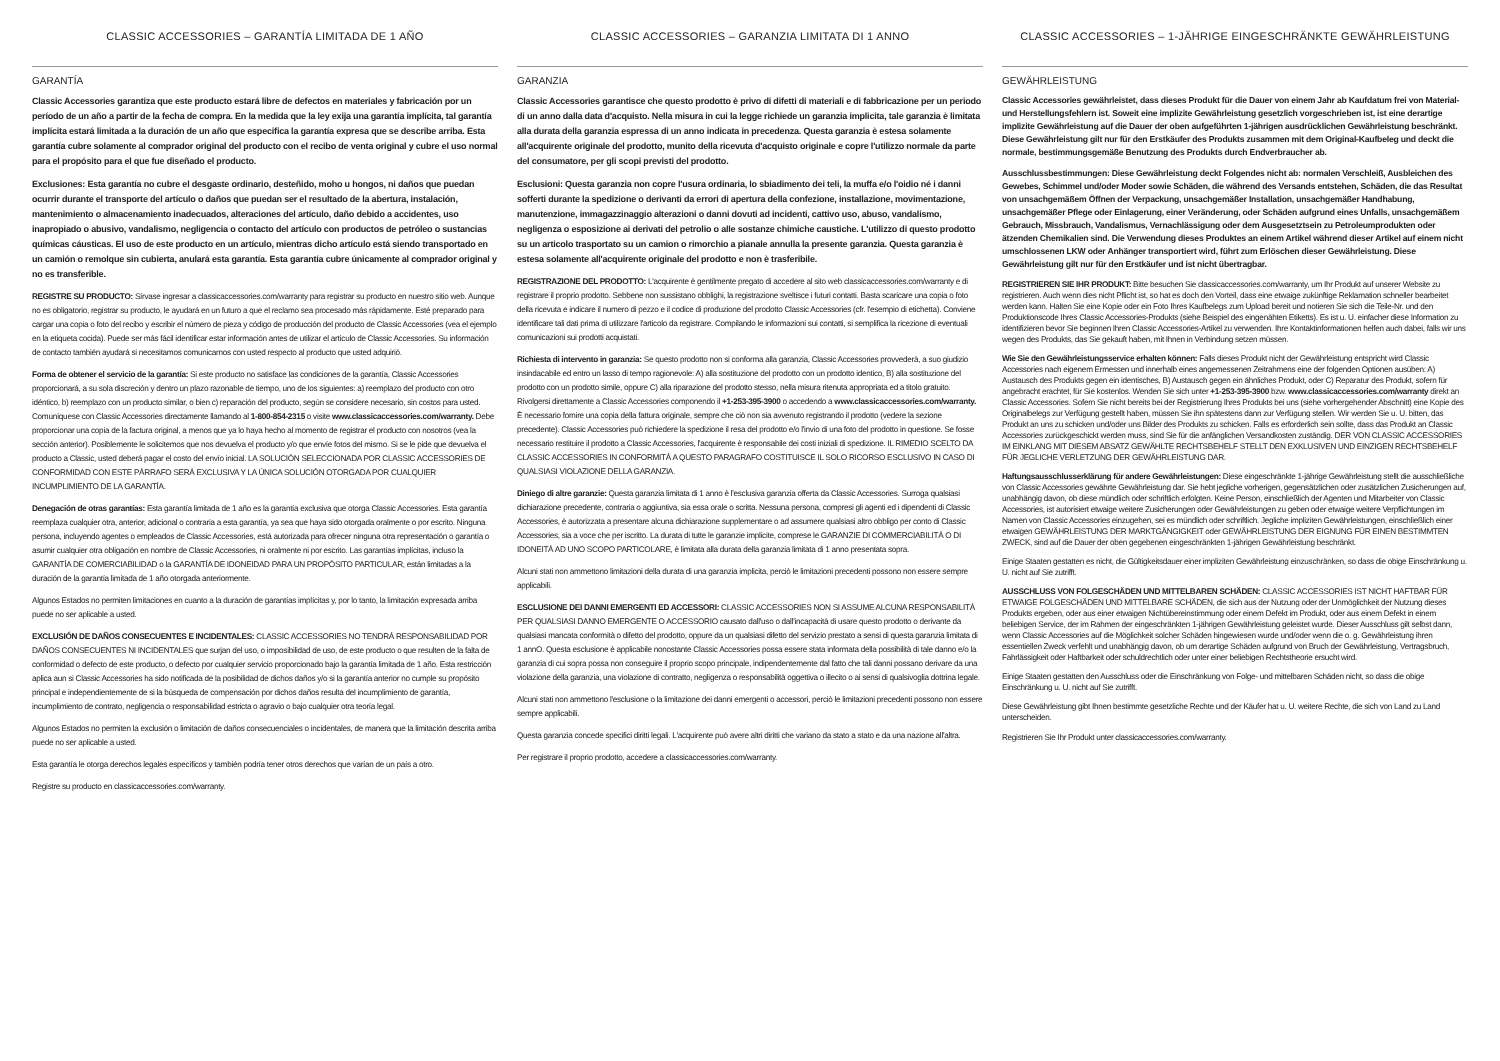CLASSIC ACCESSORIES – GARANTÍA LIMITADA DE 1 AÑO
GARANTÍA
Classic Accessories garantiza que este producto estará libre de defectos en materiales y fabricación por un período de un año a partir de la fecha de compra. En la medida que la ley exija una garantía implícita, tal garantía implícita estará limitada a la duración de un año que especifica la garantía expresa que se describe arriba. Esta garantía cubre solamente al comprador original del producto con el recibo de venta original y cubre el uso normal para el propósito para el que fue diseñado el producto.
Exclusiones: Esta garantía no cubre el desgaste ordinario, desteñido, moho u hongos, ni daños que puedan ocurrir durante el transporte del artículo o daños que puedan ser el resultado de la abertura, instalación, mantenimiento o almacenamiento inadecuados, alteraciones del artículo, daño debido a accidentes, uso inapropiado o abusivo, vandalismo, negligencia o contacto del artículo con productos de petróleo o sustancias químicas cáusticas. El uso de este producto en un artículo, mientras dicho artículo está siendo transportado en un camión o remolque sin cubierta, anulará esta garantía. Esta garantía cubre únicamente al comprador original y no es transferible.
REGISTRE SU PRODUCTO: Sírvase ingresar a classicaccessories.com/warranty para registrar su producto en nuestro sitio web. Aunque no es obligatorio, registrar su producto, le ayudará en un futuro a que el reclamo sea procesado más rápidamente. Esté preparado para cargar una copia o foto del recibo y escribir el número de pieza y código de producción del producto de Classic Accessories (vea el ejemplo en la etiqueta cocida). Puede ser más fácil identificar estar información antes de utilizar el artículo de Classic Accessories. Su información de contacto también ayudará si necesitamos comunicarnos con usted respecto al producto que usted adquirió.
Forma de obtener el servicio de la garantía: Si este producto no satisface las condiciones de la garantía, Classic Accessories proporcionará, a su sola discreción y dentro un plazo razonable de tiempo, uno de los siguientes: a) reemplazo del producto con otro idéntico, b) reemplazo con un producto similar, o bien c) reparación del producto, según se considere necesario, sin costos para usted. Comuníquese con Classic Accessories directamente llamando al 1-800-854-2315 o visite www.classicaccessories.com/warranty. Debe proporcionar una copia de la factura original, a menos que ya lo haya hecho al momento de registrar el producto con nosotros (vea la sección anterior). Posiblemente le solicitemos que nos devuelva el producto y/o que envíe fotos del mismo. Si se le pide que devuelva el producto a Classic, usted deberá pagar el costo del envío inicial. LA SOLUCIÓN SELECCIONADA POR CLASSIC ACCESSORIES DE CONFORMIDAD CON ESTE PÁRRAFO SERÁ EXCLUSIVA Y LA ÚNICA SOLUCIÓN OTORGADA POR CUALQUIER INCUMPLIMIENTO DE LA GARANTÍA.
Denegación de otras garantías: Esta garantía limitada de 1 año es la garantía exclusiva que otorga Classic Accessories. Esta garantía reemplaza cualquier otra, anterior, adicional o contraria a esta garantía, ya sea que haya sido otorgada oralmente o por escrito. Ninguna persona, incluyendo agentes o empleados de Classic Accessories, está autorizada para ofrecer ninguna otra representación o garantía o asumir cualquier otra obligación en nombre de Classic Accessories, ni oralmente ni por escrito. Las garantías implícitas, incluso la GARANTÍA DE COMERCIABILIDAD o la GARANTÍA DE IDONEIDAD PARA UN PROPÓSITO PARTICULAR, están limitadas a la duración de la garantía limitada de 1 año otorgada anteriormente.
Algunos Estados no permiten limitaciones en cuanto a la duración de garantías implícitas y, por lo tanto, la limitación expresada arriba puede no ser aplicable a usted.
EXCLUSIÓN DE DAÑOS CONSECUENTES E INCIDENTALES: CLASSIC ACCESSORIES NO TENDRÁ RESPONSABILIDAD POR DAÑOS CONSECUENTES NI INCIDENTALES que surjan del uso, o imposibilidad de uso, de este producto o que resulten de la falta de conformidad o defecto de este producto, o defecto por cualquier servicio proporcionado bajo la garantía limitada de 1 año. Esta restricción aplica aun si Classic Accessories ha sido notificada de la posibilidad de dichos daños y/o si la garantía anterior no cumple su propósito principal e independientemente de si la búsqueda de compensación por dichos daños resulta del incumplimiento de garantía, incumplimiento de contrato, negligencia o responsabilidad estricta o agravio o bajo cualquier otra teoría legal.
Algunos Estados no permiten la exclusión o limitación de daños consecuenciales o incidentales, de manera que la limitación descrita arriba puede no ser aplicable a usted.
Esta garantía le otorga derechos legales específicos y también podría tener otros derechos que varían de un país a otro.
Registre su producto en classicaccessories.com/warranty.
CLASSIC ACCESSORIES – GARANZIA LIMITATA DI 1 ANNO
GARANZIA
Classic Accessories garantisce che questo prodotto è privo di difetti di materiali e di fabbricazione per un periodo di un anno dalla data d'acquisto. Nella misura in cui la legge richiede un garanzia implicita, tale garanzia è limitata alla durata della garanzia espressa di un anno indicata in precedenza. Questa garanzia è estesa solamente all'acquirente originale del prodotto, munito della ricevuta d'acquisto originale e copre l'utilizzo normale da parte del consumatore, per gli scopi previsti del prodotto.
Esclusioni: Questa garanzia non copre l'usura ordinaria, lo sbiadimento dei teli, la muffa e/o l'oidio né i danni sofferti durante la spedizione o derivanti da errori di apertura della confezione, installazione, movimentazione, manutenzione, immagazzinaggio alterazioni o danni dovuti ad incidenti, cattivo uso, abuso, vandalismo, negligenza o esposizione ai derivati del petrolio o alle sostanze chimiche caustiche. L'utilizzo di questo prodotto su un articolo trasportato su un camion o rimorchio a pianale annulla la presente garanzia. Questa garanzia è estesa solamente all'acquirente originale del prodotto e non è trasferibile.
REGISTRAZIONE DEL PRODOTTO: L'acquirente è gentilmente pregato di accedere al sito web classicaccessories.com/warranty e di registrare il proprio prodotto. Sebbene non sussistano obblighi, la registrazione sveltisce i futuri contatti. Basta scaricare una copia o foto della ricevuta e indicare il numero di pezzo e il codice di produzione del prodotto Classic Accessories (cfr. l'esempio di etichetta). Conviene identificare tali dati prima di utilizzare l'articolo da registrare. Compilando le informazioni sui contatti, si semplifica la ricezione di eventuali comunicazioni sui prodotti acquistati.
Richiesta di intervento in garanzia: Se questo prodotto non si conforma alla garanzia, Classic Accessories provvederà, a suo giudizio insindacabile ed entro un lasso di tempo ragionevole: A) alla sostituzione del prodotto con un prodotto identico, B) alla sostituzione del prodotto con un prodotto simile, oppure C) alla riparazione del prodotto stesso, nella misura ritenuta appropriata ed a titolo gratuito. Rivolgersi direttamente a Classic Accessories componendo il +1-253-395-3900 o accedendo a www.classicaccessories.com/warranty. È necessario fornire una copia della fattura originale, sempre che ciò non sia avvenuto registrando il prodotto (vedere la sezione precedente). Classic Accessories può richiedere la spedizione il resa del prodotto e/o l'invio di una foto del prodotto in questione. Se fosse necessario restituire il prodotto a Classic Accessories, l'acquirente è responsabile dei costi iniziali di spedizione. IL RIMEDIO SCELTO DA CLASSIC ACCESSORIES IN CONFORMITÀ A QUESTO PARAGRAFO COSTITUISCE IL SOLO RICORSO ESCLUSIVO IN CASO DI QUALSIASI VIOLAZIONE DELLA GARANZIA.
Diniego di altre garanzie: Questa garanzia limitata di 1 anno è l'esclusiva garanzia offerta da Classic Accessories. Surroga qualsiasi dichiarazione precedente, contraria o aggiuntiva, sia essa orale o scritta. Nessuna persona, compresi gli agenti ed i dipendenti di Classic Accessories, è autorizzata a presentare alcuna dichiarazione supplementare o ad assumere qualsiasi altro obbligo per conto di Classic Accessories, sia a voce che per iscritto. La durata di tutte le garanzie implicite, comprese le GARANZIE DI COMMERCIABILITÀ O DI IDONEITÀ AD UNO SCOPO PARTICOLARE, è limitata alla durata della garanzia limitata di 1 anno presentata sopra.
Alcuni stati non ammettono limitazioni della durata di una garanzia implicita, perciò le limitazioni precedenti possono non essere sempre applicabili.
ESCLUSIONE DEI DANNI EMERGENTI ED ACCESSORI: CLASSIC ACCESSORIES NON SI ASSUME ALCUNA RESPONSABILITÀ PER QUALSIASI DANNO EMERGENTE O ACCESSORIO causato dall'uso o dall'incapacità di usare questo prodotto o derivante da qualsiasi mancata conformità o difetto del prodotto, oppure da un qualsiasi difetto del servizio prestato a sensi di questa garanzia limitata di 1 annO. Questa esclusione è applicabile nonostante Classic Accessories possa essere stata informata della possibilità di tale danno e/o la garanzia di cui sopra possa non conseguire il proprio scopo principale, indipendentemente dal fatto che tali danni possano derivare da una violazione della garanzia, una violazione di contratto, negligenza o responsabilità oggettiva o illecito o ai sensi di qualsivoglia dottrina legale.
Alcuni stati non ammettono l'esclusione o la limitazione dei danni emergenti o accessori, perciò le limitazioni precedenti possono non essere sempre applicabili.
Questa garanzia concede specifici diritti legali. L'acquirente può avere altri diritti che variano da stato a stato e da una nazione all'altra.
Per registrare il proprio prodotto, accedere a classicaccessories.com/warranty.
CLASSIC ACCESSORIES – 1-JÄHRIGE EINGESCHRÄNKTE GEWÄHRLEISTUNG
GEWÄHRLEISTUNG
Classic Accessories gewährleistet, dass dieses Produkt für die Dauer von einem Jahr ab Kaufdatum frei von Material- und Herstellungsfehlern ist. Soweit eine implizite Gewährleistung gesetzlich vorgeschrieben ist, ist eine derartige implizite Gewährleistung auf die Dauer der oben aufgeführten 1-jährigen ausdrücklichen Gewährleistung beschränkt. Diese Gewährleistung gilt nur für den Erstkäufer des Produkts zusammen mit dem Original-Kaufbeleg und deckt die normale, bestimmungsgemäße Benutzung des Produkts durch Endverbraucher ab.
Ausschlussbestimmungen: Diese Gewährleistung deckt Folgendes nicht ab: normalen Verschleiß, Ausbleichen des Gewebes, Schimmel und/oder Moder sowie Schäden, die während des Versands entstehen, Schäden, die das Resultat von unsachgemäßem Öffnen der Verpackung, unsachgemäßer Installation, unsachgemäßer Handhabung, unsachgemäßer Pflege oder Einlagerung, einer Veränderung, oder Schäden aufgrund eines Unfalls, unsachgemäßem Gebrauch, Missbrauch, Vandalismus, Vernachlässigung oder dem Ausgesetztsein zu Petroleumprodukten oder ätzenden Chemikalien sind. Die Verwendung dieses Produktes an einem Artikel während dieser Artikel auf einem nicht umschlossenen LKW oder Anhänger transportiert wird, führt zum Erlöschen dieser Gewährleistung. Diese Gewährleistung gilt nur für den Erstkäufer und ist nicht übertragbar.
REGISTRIEREN SIE IHR PRODUKT: Bitte besuchen Sie classicaccessories.com/warranty, um Ihr Produkt auf unserer Website zu registrieren. Auch wenn dies nicht Pflicht ist, so hat es doch den Vorteil, dass eine etwaige zukünftige Reklamation schneller bearbeitet werden kann. Halten Sie eine Kopie oder ein Foto Ihres Kaufbelegs zum Upload bereit und notieren Sie sich die Teile-Nr. und den Produktionscode Ihres Classic Accessories-Produkts (siehe Beispiel des eingenähten Etiketts). Es ist u. U. einfacher diese Information zu identifizieren bevor Sie beginnen Ihren Classic Accessories-Artikel zu verwenden. Ihre Kontaktinformationen helfen auch dabei, falls wir uns wegen des Produkts, das Sie gekauft haben, mit Ihnen in Verbindung setzen müssen.
Wie Sie den Gewährleistungsservice erhalten können: Falls dieses Produkt nicht der Gewährleistung entspricht wird Classic Accessories nach eigenem Ermessen und innerhalb eines angemessenen Zeitrahmens eine der folgenden Optionen ausüben: A) Austausch des Produkts gegen ein identisches, B) Austausch gegen ein ähnliches Produkt, oder C) Reparatur des Produkt, sofern für angebracht erachtet, für Sie kostenlos. Wenden Sie sich unter +1-253-395-3900 bzw. www.classicaccessories.com/warranty direkt an Classic Accessories. Sofern Sie nicht bereits bei der Registrierung Ihres Produkts bei uns (siehe vorhergehender Abschnitt) eine Kopie des Originalbelegs zur Verfügung gestellt haben, müssen Sie ihn spätestens dann zur Verfügung stellen. Wir werden Sie u. U. bitten, das Produkt an uns zu schicken und/oder uns Bilder des Produkts zu schicken. Falls es erforderlich sein sollte, dass das Produkt an Classic Accessories zurückgeschickt werden muss, sind Sie für die anfänglichen Versandkosten zuständig. DER VON CLASSIC ACCESSORIES IM EINKLANG MIT DIESEM ABSATZ GEWÄHLTE RECHTSBEHELF STELLT DEN EXKLUSIVEN UND EINZIGEN RECHTSBEHELF FÜR JEGLICHE VERLETZUNG DER GEWÄHRLEISTUNG DAR.
Haftungsausschlusserklärung für andere Gewährleistungen: Diese eingeschränkte 1-jährige Gewährleistung stellt die ausschließliche von Classic Accessories gewährte Gewährleistung dar. Sie hebt jegliche vorherigen, gegensätzlichen oder zusätzlichen Zusicherungen auf, unabhängig davon, ob diese mündlich oder schriftlich erfolgten. Keine Person, einschließlich der Agenten und Mitarbeiter von Classic Accessories, ist autorisiert etwaige weitere Zusicherungen oder Gewährleistungen zu geben oder etwaige weitere Verpflichtungen im Namen von Classic Accessories einzugehen, sei es mündlich oder schriftlich. Jegliche impliziten Gewährleistungen, einschließlich einer etwaigen GEWÄHRLEISTUNG DER MARKTGÄNGIGKEIT oder GEWÄHRLEISTUNG DER EIGNUNG FÜR EINEN BESTIMMTEN ZWECK, sind auf die Dauer der oben gegebenen eingeschränkten 1-jährigen Gewährleistung beschränkt.
Einige Staaten gestatten es nicht, die Gültigkeitsdauer einer impliziten Gewährleistung einzuschränken, so dass die obige Einschränkung u. U. nicht auf Sie zutrifft.
AUSSCHLUSS VON FOLGESCHÄDEN UND MITTELBAREN SCHÄDEN: CLASSIC ACCESSORIES IST NICHT HAFTBAR FÜR ETWAIGE FOLGESCHÄDEN UND MITTELBARE SCHÄDEN, die sich aus der Nutzung oder der Unmöglichkeit der Nutzung dieses Produkts ergeben, oder aus einer etwaigen Nichtübereinstimmung oder einem Defekt im Produkt, oder aus einem Defekt in einem beliebigen Service, der im Rahmen der eingeschränkten 1-jährigen Gewährleistung geleistet wurde. Dieser Ausschluss gilt selbst dann, wenn Classic Accessories auf die Möglichkeit solcher Schäden hingewiesen wurde und/oder wenn die o. g. Gewährleistung ihren essentiellen Zweck verfehlt und unabhängig davon, ob um derartige Schäden aufgrund von Bruch der Gewährleistung, Vertragsbruch, Fahrlässigkeit oder Haftbarkeit oder schuldrechtlich oder unter einer beliebigen Rechtstheorie ersucht wird.
Einige Staaten gestatten den Ausschluss oder die Einschränkung von Folge- und mittelbaren Schäden nicht, so dass die obige Einschränkung u. U. nicht auf Sie zutrifft.
Diese Gewährleistung gibt Ihnen bestimmte gesetzliche Rechte und der Käufer hat u. U. weitere Rechte, die sich von Land zu Land unterscheiden.
Registrieren Sie Ihr Produkt unter classicaccessories.com/warranty.